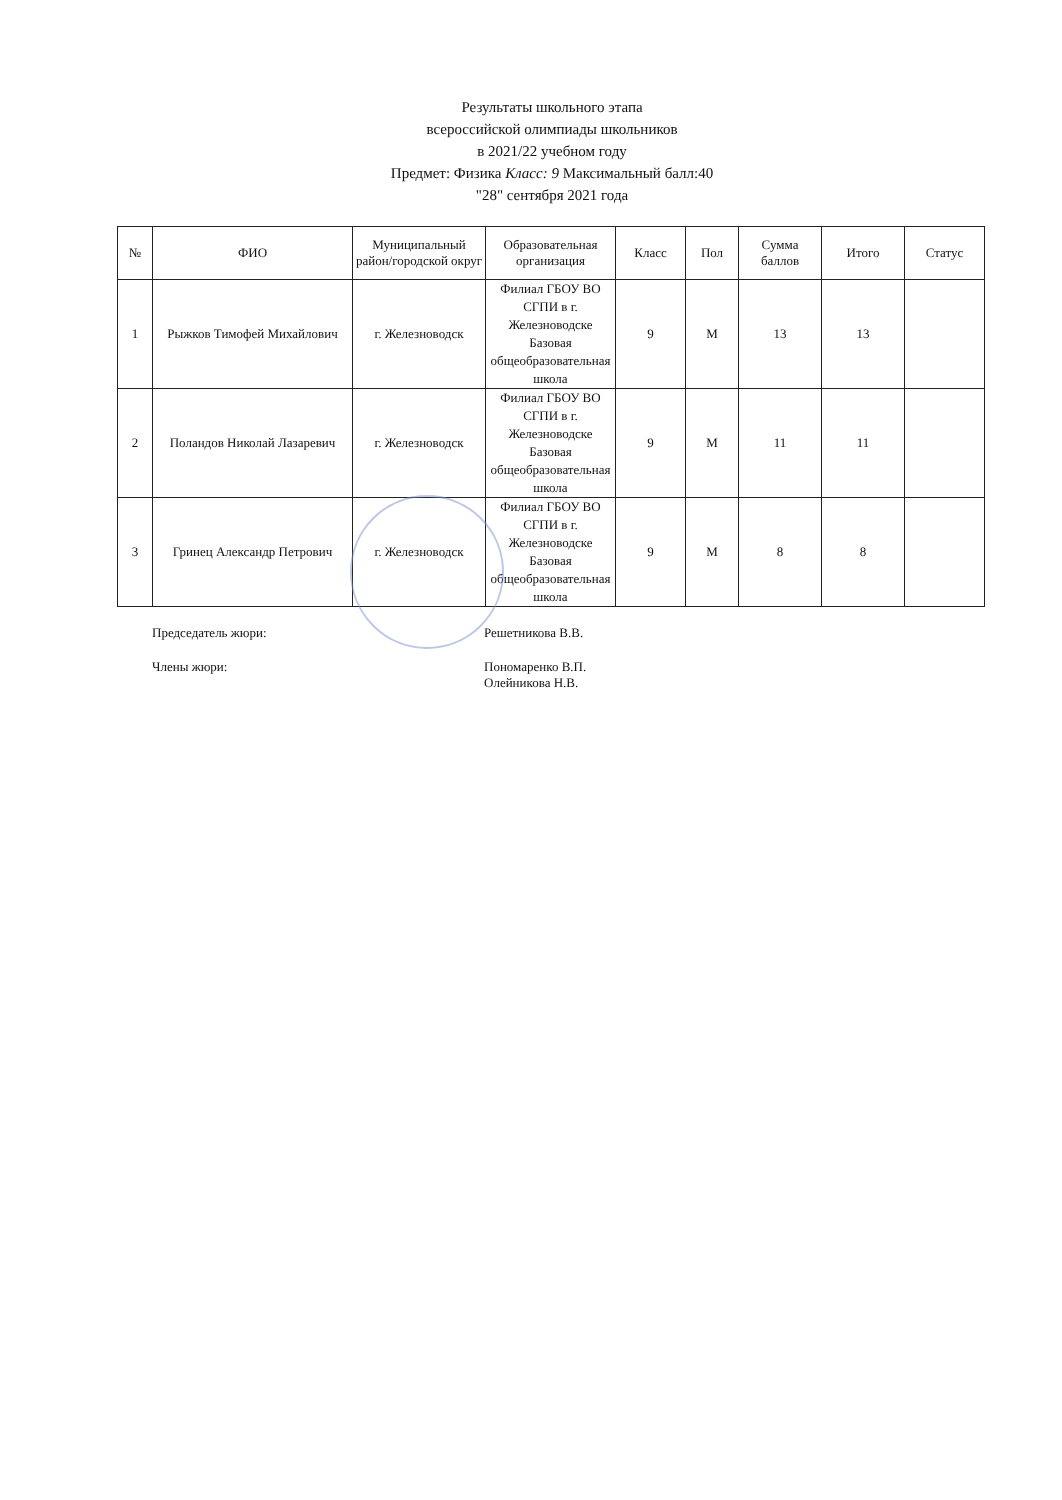Результаты школьного этапа
всероссийской олимпиады школьников
в 2021/22 учебном году
Предмет: Физика Класс: 9 Максимальный балл:40
"28" сентября 2021 года
| № | ФИО | Муниципальный район/городской округ | Образовательная организация | Класс | Пол | Сумма баллов | Итого | Статус |
| --- | --- | --- | --- | --- | --- | --- | --- | --- |
| 1 | Рыжков Тимофей Михайлович | г. Железноводск | Филиал ГБОУ ВО СГПИ в г. Железноводске Базовая общеобразовательная школа | 9 | М | 13 | 13 | |
| 2 | Поландов Николай Лазаревич | г. Железноводск | Филиал ГБОУ ВО СГПИ в г. Железноводске Базовая общеобразовательная школа | 9 | М | 11 | 11 | |
| 3 | Гринец Александр Петрович | г. Железноводск | Филиал ГБОУ ВО СГПИ в г. Железноводске Базовая общеобразовательная школа | 9 | М | 8 | 8 | |
Председатель жюри: Решетникова В.В.
Члены жюри: Пономаренко В.П.
Олейникова Н.В.